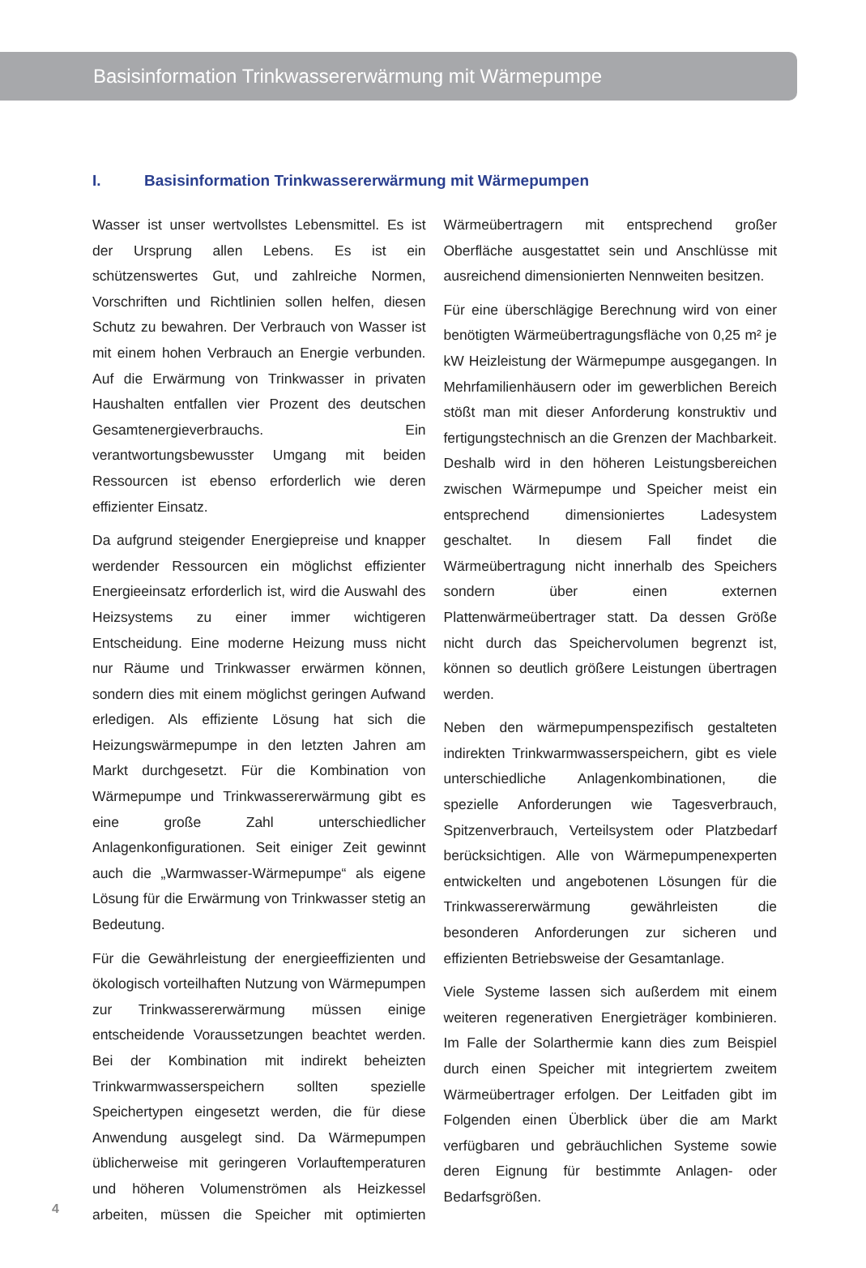Basisinformation Trinkwassererwärmung mit Wärmepumpe
I. Basisinformation Trinkwassererwärmung mit Wärmepumpen
Wasser ist unser wertvollstes Lebensmittel. Es ist der Ursprung allen Lebens. Es ist ein schützenswertes Gut, und zahlreiche Normen, Vorschriften und Richtlinien sollen helfen, diesen Schutz zu bewahren. Der Verbrauch von Wasser ist mit einem hohen Verbrauch an Energie verbunden. Auf die Erwärmung von Trinkwasser in privaten Haushalten entfallen vier Prozent des deutschen Gesamtenergieverbrauchs. Ein verantwortungsbewusster Umgang mit beiden Ressourcen ist ebenso erforderlich wie deren effizienter Einsatz.
Da aufgrund steigender Energiepreise und knapper werdender Ressourcen ein möglichst effizienter Energieeinsatz erforderlich ist, wird die Auswahl des Heizsystems zu einer immer wichtigeren Entscheidung. Eine moderne Heizung muss nicht nur Räume und Trinkwasser erwärmen können, sondern dies mit einem möglichst geringen Aufwand erledigen. Als effiziente Lösung hat sich die Heizungswärmepumpe in den letzten Jahren am Markt durchgesetzt. Für die Kombination von Wärmepumpe und Trinkwassererwärmung gibt es eine große Zahl unterschiedlicher Anlagenkonfigurationen. Seit einiger Zeit gewinnt auch die „Warmwasser-Wärmepumpe“ als eigene Lösung für die Erwärmung von Trinkwasser stetig an Bedeutung.
Für die Gewährleistung der energieeffizienten und ökologisch vorteilhaften Nutzung von Wärmepumpen zur Trinkwassererwärmung müssen einige entscheidende Voraussetzungen beachtet werden. Bei der Kombination mit indirekt beheizten Trinkwarmwasserspeichern sollten spezielle Speichertypen eingesetzt werden, die für diese Anwendung ausgelegt sind. Da Wärmepumpen üblicherweise mit geringeren Vorlauftemperaturen und höheren Volumenströmen als Heizkessel arbeiten, müssen die Speicher mit optimierten Wärmeübertragern mit entsprechend großer Oberfläche ausgestattet sein und Anschlüsse mit ausreichend dimensionierten Nennweiten besitzen.
Für eine überschlägige Berechnung wird von einer benötigten Wärmeübertragungsfläche von 0,25 m² je kW Heizleistung der Wärmepumpe ausgegangen. In Mehrfamilienhäusern oder im gewerblichen Bereich stößt man mit dieser Anforderung konstruktiv und fertigungstechnisch an die Grenzen der Machbarkeit. Deshalb wird in den höheren Leistungsbereichen zwischen Wärmepumpe und Speicher meist ein entsprechend dimensioniertes Ladesystem geschaltet. In diesem Fall findet die Wärmeübertragung nicht innerhalb des Speichers sondern über einen externen Plattenwärmeübertrager statt. Da dessen Größe nicht durch das Speichervolumen begrenzt ist, können so deutlich größere Leistungen übertragen werden.
Neben den wärmepumpenspezifisch gestalteten indirekten Trinkwarmwasserspeichern, gibt es viele unterschiedliche Anlagenkombinationen, die spezielle Anforderungen wie Tagesverbrauch, Spitzenverbrauch, Verteilsystem oder Platzbedarf berücksichtigen. Alle von Wärmepumpenexperten entwickelten und angebotenen Lösungen für die Trinkwassererwärmung gewährleisten die besonderen Anforderungen zur sicheren und effizienten Betriebsweise der Gesamtanlage.
Viele Systeme lassen sich außerdem mit einem weiteren regenerativen Energieträger kombinieren. Im Falle der Solarthermie kann dies zum Beispiel durch einen Speicher mit integriertem zweitem Wärmeübertrager erfolgen. Der Leitfaden gibt im Folgenden einen Überblick über die am Markt verfügbaren und gebräuchlichen Systeme sowie deren Eignung für bestimmte Anlagen- oder Bedarfsgrößen.
4